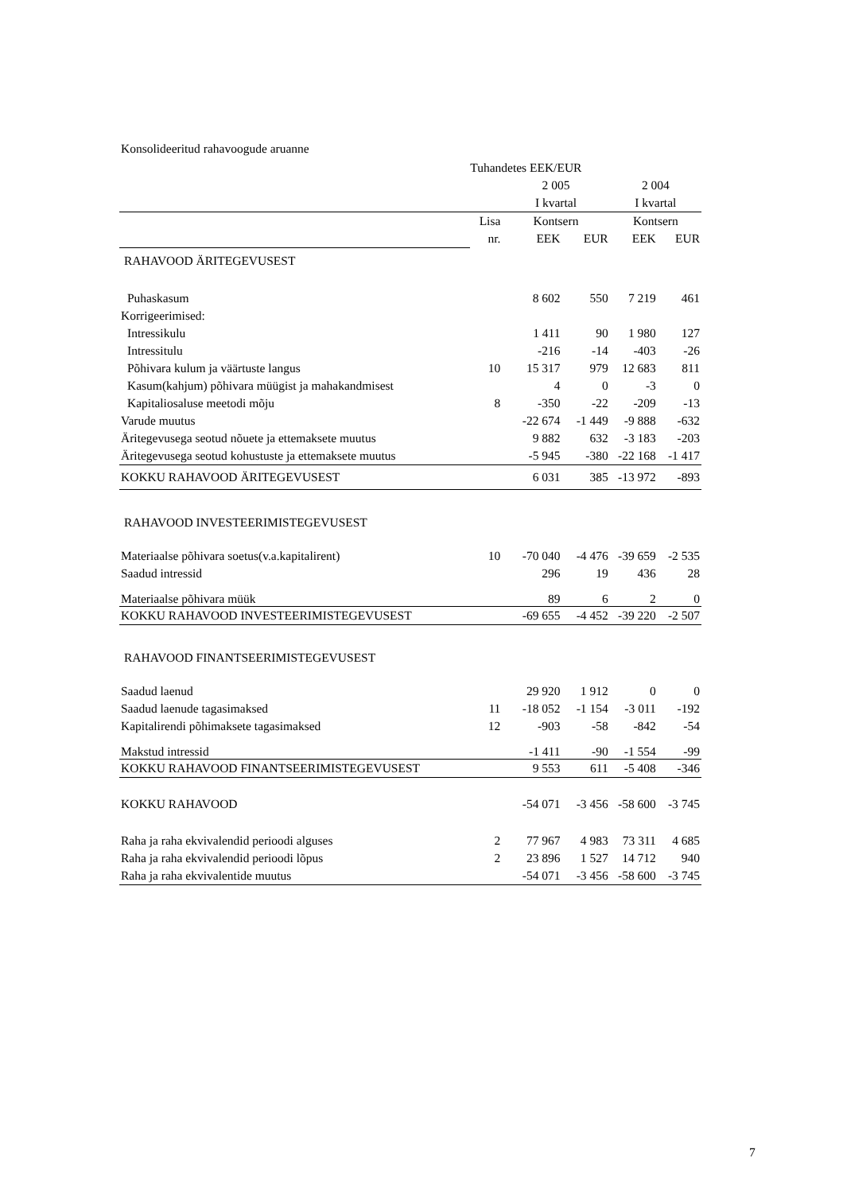Konsolideeritud rahavoogude aruanne
| | Tuhandetes EEK/EUR | | | | |
| | | 2 005 | | 2 004 | |
| | | I kvartal | | I kvartal | |
| | Lisa | Kontsern | | Kontsern | |
| | nr. | EEK | EUR | EEK | EUR |
| RAHAVOOD ÄRITEGEVUSEST | | | | | |
| Puhaskasum | | 8 602 | 550 | 7 219 | 461 |
| Korrigeerimised: | | | | | |
| Intressikulu | | 1 411 | 90 | 1 980 | 127 |
| Intressitulu | | -216 | -14 | -403 | -26 |
| Põhivara kulum ja väärtuste langus | 10 | 15 317 | 979 | 12 683 | 811 |
| Kasum(kahjum) põhivara müügist ja mahakandmisest | | 4 | 0 | -3 | 0 |
| Kapitaliosaluse meetodi mõju | 8 | -350 | -22 | -209 | -13 |
| Varude muutus | | -22 674 | -1 449 | -9 888 | -632 |
| Äritegevusega seotud nõuete ja ettemaksete muutus | | 9 882 | 632 | -3 183 | -203 |
| Äritegevusega seotud kohustuste ja ettemaksete muutus | | -5 945 | -380 | -22 168 | -1 417 |
| KOKKU RAHAVOOD ÄRITEGEVUSEST | | 6 031 | 385 | -13 972 | -893 |
| RAHAVOOD INVESTEERIMISTEGEVUSEST | | | | | |
| Materiaalse põhivara soetus(v.a.kapitalirent) | 10 | -70 040 | -4 476 | -39 659 | -2 535 |
| Saadud intressid | | 296 | 19 | 436 | 28 |
| Materiaalse põhivara müük | | 89 | 6 | 2 | 0 |
| KOKKU RAHAVOOD INVESTEERIMISTEGEVUSEST | | -69 655 | -4 452 | -39 220 | -2 507 |
| RAHAVOOD FINANTSEERIMISTEGEVUSEST | | | | | |
| Saadud laenud | | 29 920 | 1 912 | 0 | 0 |
| Saadud laenude tagasimaksed | 11 | -18 052 | -1 154 | -3 011 | -192 |
| Kapitalirendi põhimaksete tagasimaksed | 12 | -903 | -58 | -842 | -54 |
| Makstud intressid | | -1 411 | -90 | -1 554 | -99 |
| KOKKU RAHAVOOD FINANTSEERIMISTEGEVUSEST | | 9 553 | 611 | -5 408 | -346 |
| KOKKU RAHAVOOD | | -54 071 | -3 456 | -58 600 | -3 745 |
| Raha ja raha ekvivalendid perioodi alguses | 2 | 77 967 | 4 983 | 73 311 | 4 685 |
| Raha ja raha ekvivalendid perioodi lõpus | 2 | 23 896 | 1 527 | 14 712 | 940 |
| Raha ja raha ekvivalentide muutus | | -54 071 | -3 456 | -58 600 | -3 745 |
7